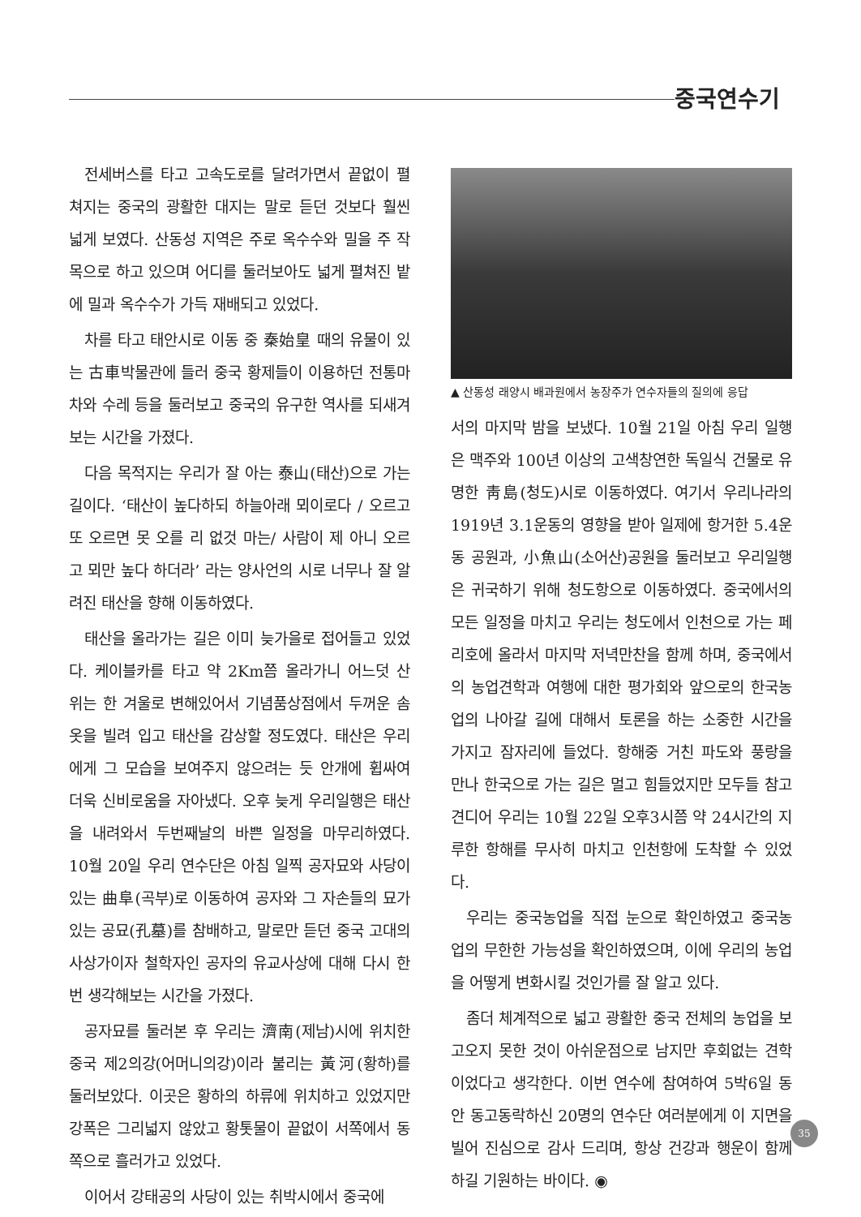중국연수기
전세버스를 타고 고속도로를 달려가면서 끝없이 펼쳐지는 중국의 광활한 대지는 말로 듣던 것보다 훨씬 넓게 보였다. 산동성 지역은 주로 옥수수와 밀을 주 작목으로 하고 있으며 어디를 둘러보아도 넓게 펼쳐진 밭에 밀과 옥수수가 가득 재배되고 있었다.
차를 타고 태안시로 이동 중 秦始皇 때의 유물이 있는 古車박물관에 들러 중국 황제들이 이용하던 전통마차와 수레 등을 둘러보고 중국의 유구한 역사를 되새겨 보는 시간을 가졌다.
다음 목적지는 우리가 잘 아는 泰山(태산)으로 가는 길이다. ‘태산이 높다하되 하늘아래 뫼이로다 / 오르고 또 오르면 못 오를 리 없것 마는/ 사람이 제 아니 오르고 뫼만 높다 하더라’ 라는 양사언의 시로 너무나 잘 알려진 태산을 향해 이동하였다.
태산을 올라가는 길은 이미 늦가을로 접어들고 있었다. 케이블카를 타고 약 2Km쯤 올라가니 어느덧 산 위는 한 겨울로 변해있어서 기념품상점에서 두꺼운 솜옷을 빌려 입고 태산을 감상할 정도였다. 태산은 우리에게 그 모습을 보여주지 않으려는 듯 안개에 휩싸여 더욱 신비로움을 자아냈다. 오후 늦게 우리일행은 태산을 내려와서 두번째날의 바쁜 일정을 마무리하였다. 10월 20일 우리 연수단은 아침 일찍 공자묘와 사당이 있는 曲阜(곡부)로 이동하여 공자와 그 자손들의 묘가 있는 공묘(孔墓)를 참배하고, 말로만 듣던 중국 고대의 사상가이자 철학자인 공자의 유교사상에 대해 다시 한번 생각해보는 시간을 가졌다.
공자묘를 둘러본 후 우리는 濟南(제남)시에 위치한 중국 제2의강(어머니의강)이라 불리는 黃河(황하)를 둘러보았다. 이곳은 황하의 하류에 위치하고 있었지만 강폭은 그리넓지 않았고 황톳물이 끝없이 서쪽에서 동쪽으로 흘러가고 있었다.
이어서 강태공의 사당이 있는 취박시에서 중국에
▲ 산동성 래양시 배과원에서 농장주가 연수자들의 질의에 응답
서의 마지막 밤을 보냈다. 10월 21일 아침 우리 일행은 맥주와 100년 이상의 고색창연한 독일식 건물로 유명한 靑島(청도)시로 이동하였다. 여기서 우리나라의 1919년 3.1운동의 영향을 받아 일제에 항거한 5.4운동 공원과, 小魚山(소어산)공원을 둘러보고 우리일행은 귀국하기 위해 청도항으로 이동하였다. 중국에서의 모든 일정을 마치고 우리는 청도에서 인천으로 가는 페리호에 올라서 마지막 저녁만찬을 함께 하며, 중국에서의 농업견학과 여행에 대한 평가회와 앞으로의 한국농업의 나아갈 길에 대해서 토론을 하는 소중한 시간을 가지고 잠자리에 들었다. 항해중 거친 파도와 풍랑을 만나 한국으로 가는 길은 멀고 힘들었지만 모두들 참고 견디어 우리는 10월 22일 오후3시쯤 약 24시간의 지루한 항해를 무사히 마치고 인천항에 도착할 수 있었다.
우리는 중국농업을 직접 눈으로 확인하였고 중국농업의 무한한 가능성을 확인하였으며, 이에 우리의 농업을 어떻게 변화시킬 것인가를 잘 알고 있다.
좀더 체계적으로 넓고 광활한 중국 전체의 농업을 보고오지 못한 것이 아쉬운점으로 남지만 후회없는 견학이었다고 생각한다. 이번 연수에 참여하여 5박6일 동안 동고동락하신 20명의 연수단 여러분에게 이 지면을 빌어 진심으로 감사 드리며, 항상 건강과 행운이 함께 하길 기원하는 바이다. ◉
35